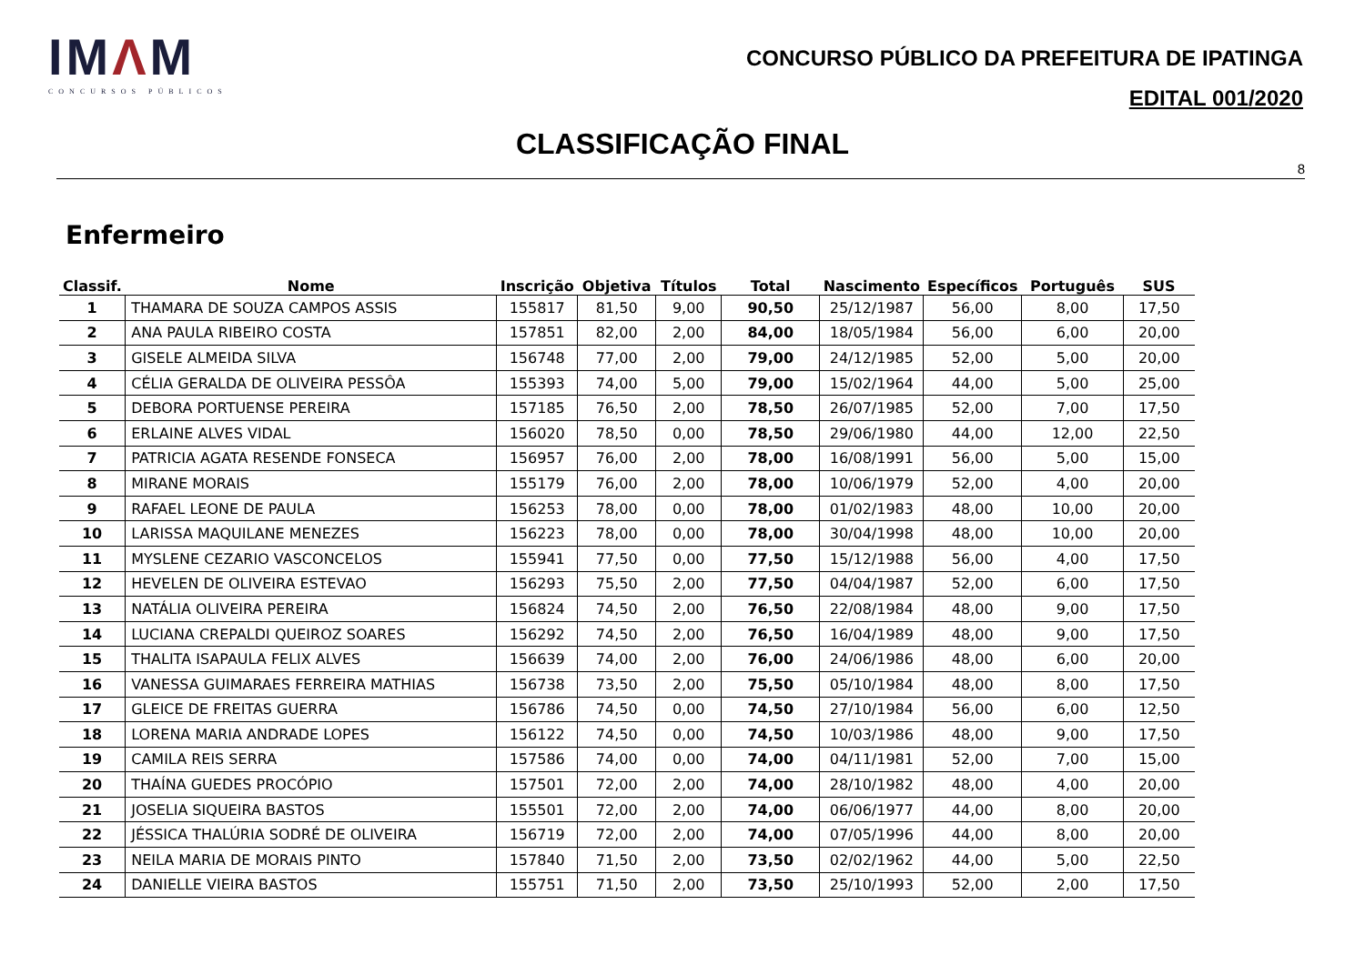IMΛM
CONCURSOS PÚBLICOS
CONCURSO PÚBLICO DA PREFEITURA DE IPATINGA
EDITAL 001/2020
CLASSIFICAÇÃO FINAL
8
Enfermeiro
| Classif. | Nome | Inscrição | Objetiva | Títulos | Total | Nascimento | Específicos | Português | SUS |
| --- | --- | --- | --- | --- | --- | --- | --- | --- | --- |
| 1 | THAMARA DE SOUZA CAMPOS ASSIS | 155817 | 81,50 | 9,00 | 90,50 | 25/12/1987 | 56,00 | 8,00 | 17,50 |
| 2 | ANA PAULA RIBEIRO COSTA | 157851 | 82,00 | 2,00 | 84,00 | 18/05/1984 | 56,00 | 6,00 | 20,00 |
| 3 | GISELE ALMEIDA SILVA | 156748 | 77,00 | 2,00 | 79,00 | 24/12/1985 | 52,00 | 5,00 | 20,00 |
| 4 | CÉLIA GERALDA DE OLIVEIRA PESSÔA | 155393 | 74,00 | 5,00 | 79,00 | 15/02/1964 | 44,00 | 5,00 | 25,00 |
| 5 | DEBORA PORTUENSE PEREIRA | 157185 | 76,50 | 2,00 | 78,50 | 26/07/1985 | 52,00 | 7,00 | 17,50 |
| 6 | ERLAINE ALVES VIDAL | 156020 | 78,50 | 0,00 | 78,50 | 29/06/1980 | 44,00 | 12,00 | 22,50 |
| 7 | PATRICIA AGATA RESENDE FONSECA | 156957 | 76,00 | 2,00 | 78,00 | 16/08/1991 | 56,00 | 5,00 | 15,00 |
| 8 | MIRANE MORAIS | 155179 | 76,00 | 2,00 | 78,00 | 10/06/1979 | 52,00 | 4,00 | 20,00 |
| 9 | RAFAEL LEONE DE PAULA | 156253 | 78,00 | 0,00 | 78,00 | 01/02/1983 | 48,00 | 10,00 | 20,00 |
| 10 | LARISSA MAQUILANE MENEZES | 156223 | 78,00 | 0,00 | 78,00 | 30/04/1998 | 48,00 | 10,00 | 20,00 |
| 11 | MYSLENE CEZARIO VASCONCELOS | 155941 | 77,50 | 0,00 | 77,50 | 15/12/1988 | 56,00 | 4,00 | 17,50 |
| 12 | HEVELEN DE OLIVEIRA ESTEVAO | 156293 | 75,50 | 2,00 | 77,50 | 04/04/1987 | 52,00 | 6,00 | 17,50 |
| 13 | NATÁLIA OLIVEIRA PEREIRA | 156824 | 74,50 | 2,00 | 76,50 | 22/08/1984 | 48,00 | 9,00 | 17,50 |
| 14 | LUCIANA CREPALDI QUEIROZ SOARES | 156292 | 74,50 | 2,00 | 76,50 | 16/04/1989 | 48,00 | 9,00 | 17,50 |
| 15 | THALITA ISAPAULA FELIX ALVES | 156639 | 74,00 | 2,00 | 76,00 | 24/06/1986 | 48,00 | 6,00 | 20,00 |
| 16 | VANESSA GUIMARAES FERREIRA MATHIAS | 156738 | 73,50 | 2,00 | 75,50 | 05/10/1984 | 48,00 | 8,00 | 17,50 |
| 17 | GLEICE DE FREITAS GUERRA | 156786 | 74,50 | 0,00 | 74,50 | 27/10/1984 | 56,00 | 6,00 | 12,50 |
| 18 | LORENA MARIA ANDRADE LOPES | 156122 | 74,50 | 0,00 | 74,50 | 10/03/1986 | 48,00 | 9,00 | 17,50 |
| 19 | CAMILA REIS SERRA | 157586 | 74,00 | 0,00 | 74,00 | 04/11/1981 | 52,00 | 7,00 | 15,00 |
| 20 | THAÍNA GUEDES PROCÓPIO | 157501 | 72,00 | 2,00 | 74,00 | 28/10/1982 | 48,00 | 4,00 | 20,00 |
| 21 | JOSELIA SIQUEIRA BASTOS | 155501 | 72,00 | 2,00 | 74,00 | 06/06/1977 | 44,00 | 8,00 | 20,00 |
| 22 | JÉSSICA THALÚRIA SODRÉ DE OLIVEIRA | 156719 | 72,00 | 2,00 | 74,00 | 07/05/1996 | 44,00 | 8,00 | 20,00 |
| 23 | NEILA MARIA DE MORAIS PINTO | 157840 | 71,50 | 2,00 | 73,50 | 02/02/1962 | 44,00 | 5,00 | 22,50 |
| 24 | DANIELLE VIEIRA BASTOS | 155751 | 71,50 | 2,00 | 73,50 | 25/10/1993 | 52,00 | 2,00 | 17,50 |